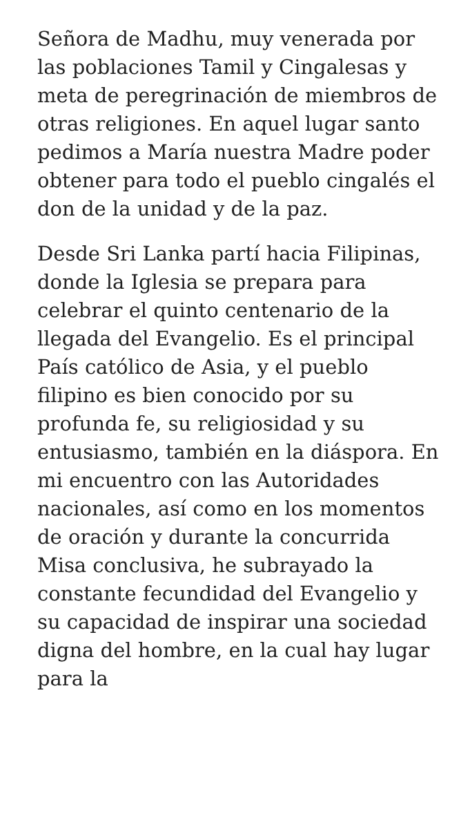Señora de Madhu, muy venerada por las poblaciones Tamil y Cingalesas y meta de peregrinación de miembros de otras religiones. En aquel lugar santo pedimos a María nuestra Madre poder obtener para todo el pueblo cingalés el don de la unidad y de la paz.
Desde Sri Lanka partí hacia Filipinas, donde la Iglesia se prepara para celebrar el quinto centenario de la llegada del Evangelio. Es el principal País católico de Asia, y el pueblo filipino es bien conocido por su profunda fe, su religiosidad y su entusiasmo, también en la diáspora. En mi encuentro con las Autoridades nacionales, así como en los momentos de oración y durante la concurrida Misa conclusiva, he subrayado la constante fecundidad del Evangelio y su capacidad de inspirar una sociedad digna del hombre, en la cual hay lugar para la